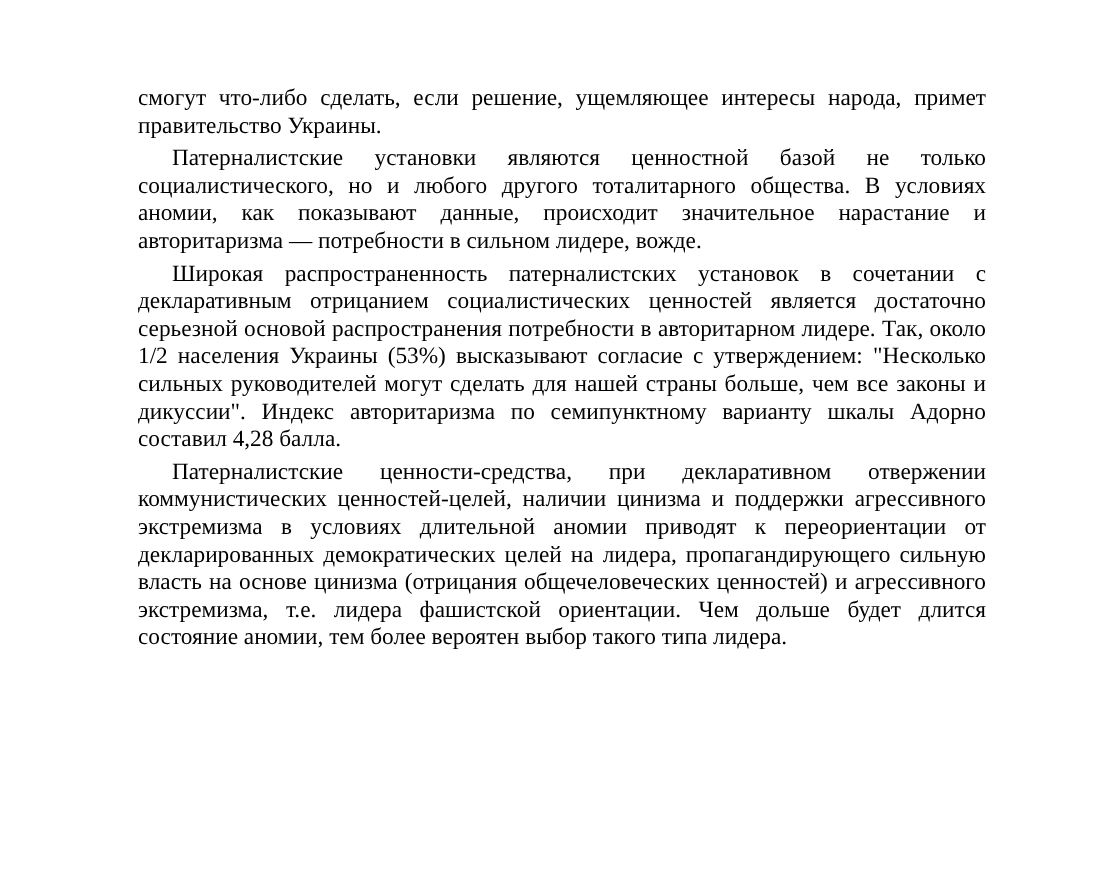смогут что-либо сделать, если решение, ущемляющее интересы народа, примет правительство Украины.
Патерналистские установки являются ценностной базой не только социалистического, но и любого другого тоталитарного общества. В условиях аномии, как показывают данные, происходит значительное нарастание и авторитаризма — потребности в сильном лидере, вожде.
Широкая распространенность патерналистских установок в сочетании с декларативным отрицанием социалистических ценностей является достаточно серьезной основой распространения потребности в авторитарном лидере. Так, около 1/2 населения Украины (53%) высказывают согласие с утверждением: "Несколько сильных руководителей могут сделать для нашей страны больше, чем все законы и дикуссии". Индекс авторитаризма по семипунктному варианту шкалы Адорно составил 4,28 балла.
Патерналистские ценности-средства, при декларативном отвержении коммунистических ценностей-целей, наличии цинизма и поддержки агрессивного экстремизма в условиях длительной аномии приводят к переориентации от декларированных демократических целей на лидера, пропагандирующего сильную власть на основе цинизма (отрицания общечеловеческих ценностей) и агрессивного экстремизма, т.е. лидера фашистской ориентации. Чем дольше будет длится состояние аномии, тем более вероятен выбор такого типа лидера.